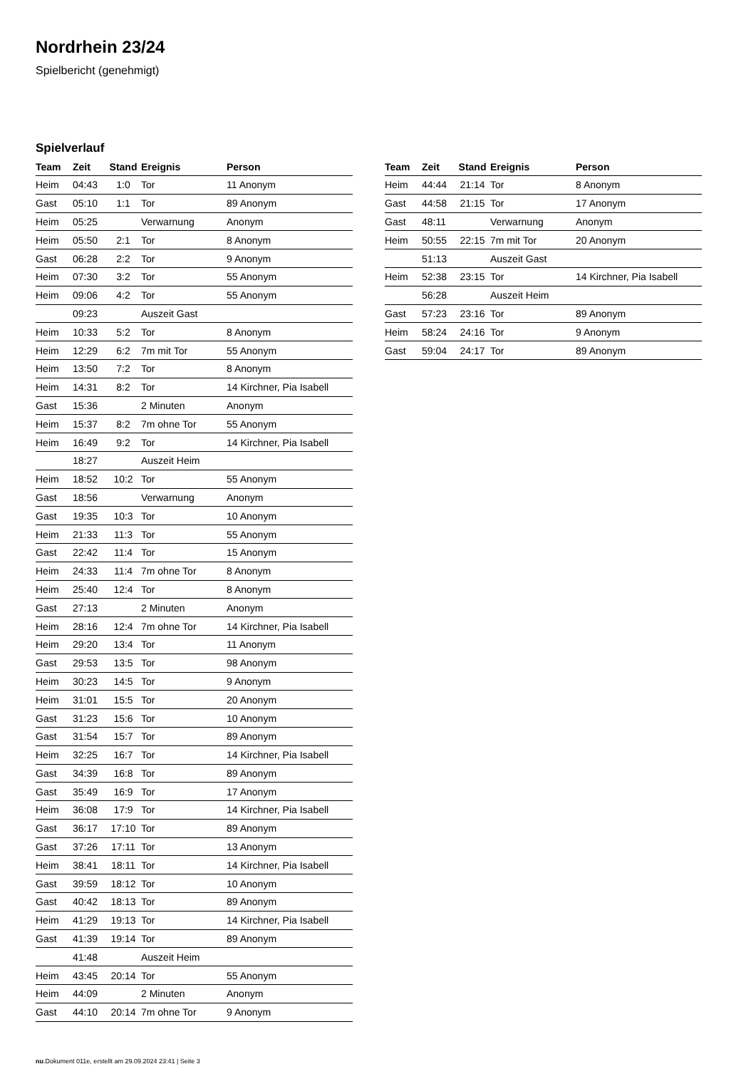Nordrhein 23/24
Spielbericht (genehmigt)
Spielverlauf
| Team | Zeit | Stand | Ereignis | Person |
| --- | --- | --- | --- | --- |
| Heim | 04:43 | 1:0 | Tor | 11 Anonym |
| Gast | 05:10 | 1:1 | Tor | 89 Anonym |
| Heim | 05:25 | | Verwarnung | Anonym |
| Heim | 05:50 | 2:1 | Tor | 8 Anonym |
| Gast | 06:28 | 2:2 | Tor | 9 Anonym |
| Heim | 07:30 | 3:2 | Tor | 55 Anonym |
| Heim | 09:06 | 4:2 | Tor | 55 Anonym |
| | 09:23 | | Auszeit Gast | |
| Heim | 10:33 | 5:2 | Tor | 8 Anonym |
| Heim | 12:29 | 6:2 | 7m mit Tor | 55 Anonym |
| Heim | 13:50 | 7:2 | Tor | 8 Anonym |
| Heim | 14:31 | 8:2 | Tor | 14 Kirchner, Pia Isabell |
| Gast | 15:36 | | 2 Minuten | Anonym |
| Heim | 15:37 | 8:2 | 7m ohne Tor | 55 Anonym |
| Heim | 16:49 | 9:2 | Tor | 14 Kirchner, Pia Isabell |
| | 18:27 | | Auszeit Heim | |
| Heim | 18:52 | 10:2 | Tor | 55 Anonym |
| Gast | 18:56 | | Verwarnung | Anonym |
| Gast | 19:35 | 10:3 | Tor | 10 Anonym |
| Heim | 21:33 | 11:3 | Tor | 55 Anonym |
| Gast | 22:42 | 11:4 | Tor | 15 Anonym |
| Heim | 24:33 | 11:4 | 7m ohne Tor | 8 Anonym |
| Heim | 25:40 | 12:4 | Tor | 8 Anonym |
| Gast | 27:13 | | 2 Minuten | Anonym |
| Heim | 28:16 | 12:4 | 7m ohne Tor | 14 Kirchner, Pia Isabell |
| Heim | 29:20 | 13:4 | Tor | 11 Anonym |
| Gast | 29:53 | 13:5 | Tor | 98 Anonym |
| Heim | 30:23 | 14:5 | Tor | 9 Anonym |
| Heim | 31:01 | 15:5 | Tor | 20 Anonym |
| Gast | 31:23 | 15:6 | Tor | 10 Anonym |
| Gast | 31:54 | 15:7 | Tor | 89 Anonym |
| Heim | 32:25 | 16:7 | Tor | 14 Kirchner, Pia Isabell |
| Gast | 34:39 | 16:8 | Tor | 89 Anonym |
| Gast | 35:49 | 16:9 | Tor | 17 Anonym |
| Heim | 36:08 | 17:9 | Tor | 14 Kirchner, Pia Isabell |
| Gast | 36:17 | 17:10 | Tor | 89 Anonym |
| Gast | 37:26 | 17:11 | Tor | 13 Anonym |
| Heim | 38:41 | 18:11 | Tor | 14 Kirchner, Pia Isabell |
| Gast | 39:59 | 18:12 | Tor | 10 Anonym |
| Gast | 40:42 | 18:13 | Tor | 89 Anonym |
| Heim | 41:29 | 19:13 | Tor | 14 Kirchner, Pia Isabell |
| Gast | 41:39 | 19:14 | Tor | 89 Anonym |
| | 41:48 | | Auszeit Heim | |
| Heim | 43:45 | 20:14 | Tor | 55 Anonym |
| Heim | 44:09 | | 2 Minuten | Anonym |
| Gast | 44:10 | 20:14 | 7m ohne Tor | 9 Anonym |
| Team | Zeit | Stand | Ereignis | Person |
| --- | --- | --- | --- | --- |
| Heim | 44:44 | 21:14 | Tor | 8 Anonym |
| Gast | 44:58 | 21:15 | Tor | 17 Anonym |
| Gast | 48:11 | | Verwarnung | Anonym |
| Heim | 50:55 | 22:15 | 7m mit Tor | 20 Anonym |
| | 51:13 | | Auszeit Gast | |
| Heim | 52:38 | 23:15 | Tor | 14 Kirchner, Pia Isabell |
| | 56:28 | | Auszeit Heim | |
| Gast | 57:23 | 23:16 | Tor | 89 Anonym |
| Heim | 58:24 | 24:16 | Tor | 9 Anonym |
| Gast | 59:04 | 24:17 | Tor | 89 Anonym |
nu.Dokument 011e, erstellt am 29.09.2024 23:41 | Seite 3